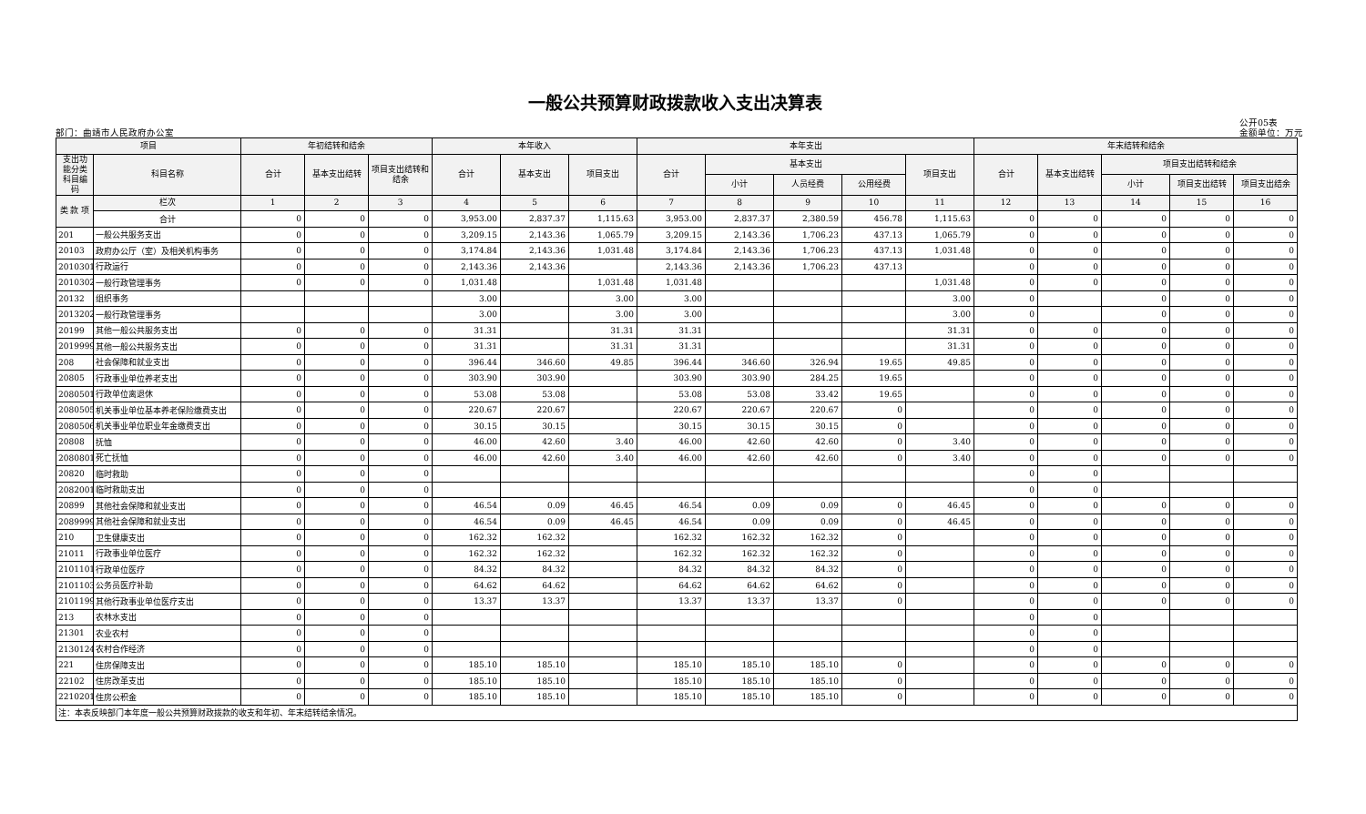一般公共预算财政拨款收入支出决算表
部门：曲靖市人民政府办公室
公开05表
金额单位：万元
| 项目 | | 年初结转和结余 | | | 本年收入 | | | 本年支出 | | | | | 年末结转和结余 | | | | |
| --- | --- | --- | --- | --- | --- | --- | --- | --- | --- | --- | --- | --- | --- | --- | --- | --- | --- |
| 支出功能分类科目编码 | 科目名称 | 合计 | 基本支出结转 | 项目支出结转和结余 | 合计 | 基本支出 | 项目支出 | 合计 | 基本支出 | | | 项目支出 | 合计 | 基本支出结转 | 项目支出结转和结余 | | |
| | | | | | | | | | 小计 | 人员经费 | 公用经费 | | | | 小计 | 项目支出结转 | 项目支出结余 |
| 类 款 项 | 栏次 | 1 | 2 | 3 | 4 | 5 | 6 | 7 | 8 | 9 | 10 | 11 | 12 | 13 | 14 | 15 | 16 |
| | 合计 | 0 | 0 | 0 | 3,953.00 | 2,837.37 | 1,115.63 | 3,953.00 | 2,837.37 | 2,380.59 | 456.78 | 1,115.63 | 0 | 0 | 0 | 0 | 0 |
| 201 | 一般公共服务支出 | 0 | 0 | 0 | 3,209.15 | 2,143.36 | 1,065.79 | 3,209.15 | 2,143.36 | 1,706.23 | 437.13 | 1,065.79 | 0 | 0 | 0 | 0 | 0 |
| 20103 | 政府办公厅（室）及相关机构事务 | 0 | 0 | 0 | 3,174.84 | 2,143.36 | 1,031.48 | 3,174.84 | 2,143.36 | 1,706.23 | 437.13 | 1,031.48 | 0 | 0 | 0 | 0 | 0 |
| 2010301 | 行政运行 | 0 | 0 | 0 | 2,143.36 | 2,143.36 | | 2,143.36 | 2,143.36 | 1,706.23 | 437.13 | | 0 | 0 | 0 | 0 | 0 |
| 2010302 | 一般行政管理事务 | 0 | 0 | 0 | 1,031.48 | | 1,031.48 | 1,031.48 | | | | 1,031.48 | 0 | 0 | 0 | 0 | 0 |
| 20132 | 组织事务 | | | | 3.00 | | 3.00 | 3.00 | | | | 3.00 | 0 | | 0 | 0 | 0 |
| 2013202 | 一般行政管理事务 | | | | 3.00 | | 3.00 | 3.00 | | | | 3.00 | 0 | | 0 | 0 | 0 |
| 20199 | 其他一般公共服务支出 | 0 | 0 | 0 | 31.31 | | 31.31 | 31.31 | | | | 31.31 | 0 | 0 | 0 | 0 | 0 |
| 2019999 | 其他一般公共服务支出 | 0 | 0 | 0 | 31.31 | | 31.31 | 31.31 | | | | 31.31 | 0 | 0 | 0 | 0 | 0 |
| 208 | 社会保障和就业支出 | 0 | 0 | 0 | 396.44 | 346.60 | 49.85 | 396.44 | 346.60 | 326.94 | 19.65 | 49.85 | 0 | 0 | 0 | 0 | 0 |
| 20805 | 行政事业单位养老支出 | 0 | 0 | 0 | 303.90 | 303.90 | | 303.90 | 303.90 | 284.25 | 19.65 | | 0 | 0 | 0 | 0 | 0 |
| 2080501 | 行政单位离退休 | 0 | 0 | 0 | 53.08 | 53.08 | | 53.08 | 53.08 | 33.42 | 19.65 | | 0 | 0 | 0 | 0 | 0 |
| 2080505 | 机关事业单位基本养老保险缴费支出 | 0 | 0 | 0 | 220.67 | 220.67 | | 220.67 | 220.67 | 220.67 | 0 | | 0 | 0 | 0 | 0 | 0 |
| 2080506 | 机关事业单位职业年金缴费支出 | 0 | 0 | 0 | 30.15 | 30.15 | | 30.15 | 30.15 | 30.15 | 0 | | 0 | 0 | 0 | 0 | 0 |
| 20808 | 抚恤 | 0 | 0 | 0 | 46.00 | 42.60 | 3.40 | 46.00 | 42.60 | 42.60 | 0 | 3.40 | 0 | 0 | 0 | 0 | 0 |
| 2080801 | 死亡抚恤 | 0 | 0 | 0 | 46.00 | 42.60 | 3.40 | 46.00 | 42.60 | 42.60 | 0 | 3.40 | 0 | 0 | 0 | 0 | 0 |
| 20820 | 临时救助 | 0 | 0 | 0 | | | | | | | | | 0 | 0 | | | |
| 2082001 | 临时救助支出 | 0 | 0 | 0 | | | | | | | | | 0 | 0 | | | |
| 20899 | 其他社会保障和就业支出 | 0 | 0 | 0 | 46.54 | 0.09 | 46.45 | 46.54 | 0.09 | 0.09 | 0 | 46.45 | 0 | 0 | 0 | 0 | 0 |
| 2089999 | 其他社会保障和就业支出 | 0 | 0 | 0 | 46.54 | 0.09 | 46.45 | 46.54 | 0.09 | 0.09 | 0 | 46.45 | 0 | 0 | 0 | 0 | 0 |
| 210 | 卫生健康支出 | 0 | 0 | 0 | 162.32 | 162.32 | | 162.32 | 162.32 | 162.32 | 0 | | 0 | 0 | 0 | 0 | 0 |
| 21011 | 行政事业单位医疗 | 0 | 0 | 0 | 162.32 | 162.32 | | 162.32 | 162.32 | 162.32 | 0 | | 0 | 0 | 0 | 0 | 0 |
| 2101101 | 行政单位医疗 | 0 | 0 | 0 | 84.32 | 84.32 | | 84.32 | 84.32 | 84.32 | 0 | | 0 | 0 | 0 | 0 | 0 |
| 2101103 | 公务员医疗补助 | 0 | 0 | 0 | 64.62 | 64.62 | | 64.62 | 64.62 | 64.62 | 0 | | 0 | 0 | 0 | 0 | 0 |
| 2101199 | 其他行政事业单位医疗支出 | 0 | 0 | 0 | 13.37 | 13.37 | | 13.37 | 13.37 | 13.37 | 0 | | 0 | 0 | 0 | 0 | 0 |
| 213 | 农林水支出 | 0 | 0 | 0 | | | | | | | | | 0 | 0 | | | |
| 21301 | 农业农村 | 0 | 0 | 0 | | | | | | | | | 0 | 0 | | | |
| 2130124 | 农村合作经济 | 0 | 0 | 0 | | | | | | | | | 0 | 0 | | | |
| 221 | 住房保障支出 | 0 | 0 | 0 | 185.10 | 185.10 | | 185.10 | 185.10 | 185.10 | 0 | | 0 | 0 | 0 | 0 | 0 |
| 22102 | 住房改革支出 | 0 | 0 | 0 | 185.10 | 185.10 | | 185.10 | 185.10 | 185.10 | 0 | | 0 | 0 | 0 | 0 | 0 |
| 2210201 | 住房公积金 | 0 | 0 | 0 | 185.10 | 185.10 | | 185.10 | 185.10 | 185.10 | 0 | | 0 | 0 | 0 | 0 | 0 |
| 注：本表反映部门本年度一般公共预算财政拨款的收支和年初、年末结转结余情况。 | | | | | | | | | | | | | | | | | |